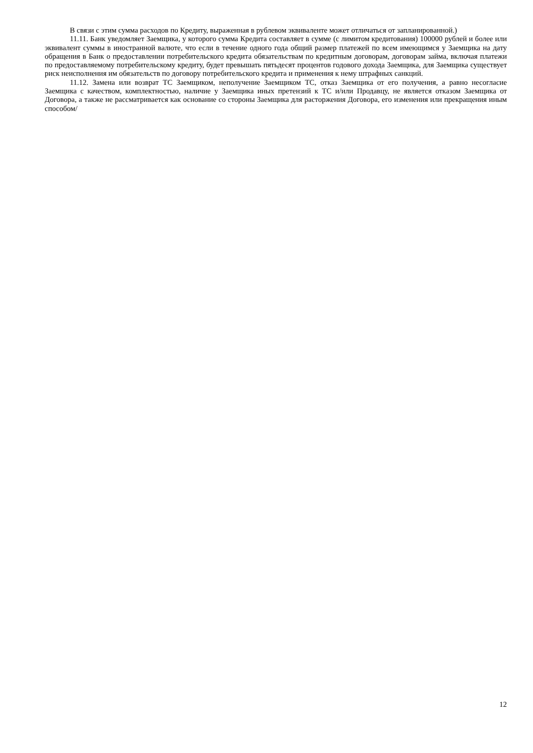В связи с этим сумма расходов по Кредиту, выраженная в рублевом эквиваленте может отличаться от запланированной.)
11.11. Банк уведомляет Заемщика, у которого сумма Кредита составляет в сумме (с лимитом кредитования) 100000 рублей и более или эквивалент суммы в иностранной валюте, что если в течение одного года общий размер платежей по всем имеющимся у Заемщика на дату обращения в Банк о предоставлении потребительского кредита обязательствам по кредитным договорам, договорам займа, включая платежи по предоставляемому потребительскому кредиту, будет превышать пятьдесят процентов годового дохода Заемщика, для Заемщика существует риск неисполнения им обязательств по договору потребительского кредита и применения к нему штрафных санкций.
11.12. Замена или возврат ТС Заемщиком, неполучение Заемщиком ТС, отказ Заемщика от его получения, а равно несогласие Заемщика с качеством, комплектностью, наличие у Заемщика иных претензий к ТС и/или Продавцу, не является отказом Заемщика от Договора, а также не рассматривается как основание со стороны Заемщика для расторжения Договора, его изменения или прекращения иным способом/
12